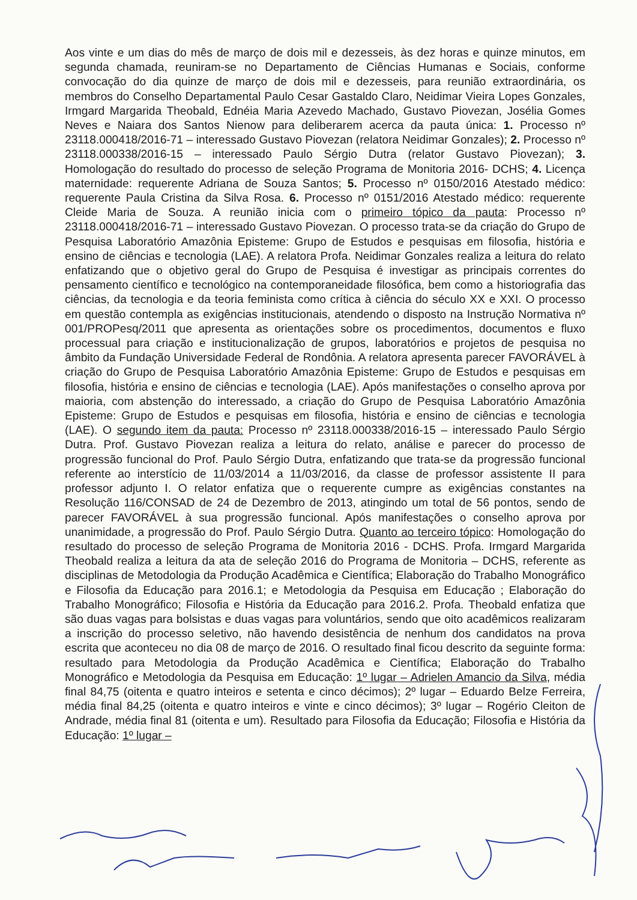Aos vinte e um dias do mês de março de dois mil e dezesseis, às dez horas e quinze minutos, em segunda chamada, reuniram-se no Departamento de Ciências Humanas e Sociais, conforme convocação do dia quinze de março de dois mil e dezesseis, para reunião extraordinária, os membros do Conselho Departamental Paulo Cesar Gastaldo Claro, Neidimar Vieira Lopes Gonzales, Irmgard Margarida Theobald, Ednéia Maria Azevedo Machado, Gustavo Piovezan, Josélia Gomes Neves e Naiara dos Santos Nienow para deliberarem acerca da pauta única: 1. Processo nº 23118.000418/2016-71 – interessado Gustavo Piovezan (relatora Neidimar Gonzales); 2. Processo nº 23118.000338/2016-15 – interessado Paulo Sérgio Dutra (relator Gustavo Piovezan); 3. Homologação do resultado do processo de seleção Programa de Monitoria 2016- DCHS; 4. Licença maternidade: requerente Adriana de Souza Santos; 5. Processo nº 0150/2016 Atestado médico: requerente Paula Cristina da Silva Rosa. 6. Processo nº 0151/2016 Atestado médico: requerente Cleide Maria de Souza. A reunião inicia com o primeiro tópico da pauta: Processo nº 23118.000418/2016-71 – interessado Gustavo Piovezan. O processo trata-se da criação do Grupo de Pesquisa Laboratório Amazônia Episteme: Grupo de Estudos e pesquisas em filosofia, história e ensino de ciências e tecnologia (LAE). A relatora Profa. Neidimar Gonzales realiza a leitura do relato enfatizando que o objetivo geral do Grupo de Pesquisa é investigar as principais correntes do pensamento científico e tecnológico na contemporaneidade filosófica, bem como a historiografia das ciências, da tecnologia e da teoria feminista como crítica à ciência do século XX e XXI. O processo em questão contempla as exigências institucionais, atendendo o disposto na Instrução Normativa nº 001/PROPesq/2011 que apresenta as orientações sobre os procedimentos, documentos e fluxo processual para criação e institucionalização de grupos, laboratórios e projetos de pesquisa no âmbito da Fundação Universidade Federal de Rondônia. A relatora apresenta parecer FAVORÁVEL à criação do Grupo de Pesquisa Laboratório Amazônia Episteme: Grupo de Estudos e pesquisas em filosofia, história e ensino de ciências e tecnologia (LAE). Após manifestações o conselho aprova por maioria, com abstenção do interessado, a criação do Grupo de Pesquisa Laboratório Amazônia Episteme: Grupo de Estudos e pesquisas em filosofia, história e ensino de ciências e tecnologia (LAE). O segundo item da pauta: Processo nº 23118.000338/2016-15 – interessado Paulo Sérgio Dutra. Prof. Gustavo Piovezan realiza a leitura do relato, análise e parecer do processo de progressão funcional do Prof. Paulo Sérgio Dutra, enfatizando que trata-se da progressão funcional referente ao interstício de 11/03/2014 a 11/03/2016, da classe de professor assistente II para professor adjunto I. O relator enfatiza que o requerente cumpre as exigências constantes na Resolução 116/CONSAD de 24 de Dezembro de 2013, atingindo um total de 56 pontos, sendo de parecer FAVORÁVEL à sua progressão funcional. Após manifestações o conselho aprova por unanimidade, a progressão do Prof. Paulo Sérgio Dutra. Quanto ao terceiro tópico: Homologação do resultado do processo de seleção Programa de Monitoria 2016 - DCHS. Profa. Irmgard Margarida Theobald realiza a leitura da ata de seleção 2016 do Programa de Monitoria – DCHS, referente as disciplinas de Metodologia da Produção Acadêmica e Científica; Elaboração do Trabalho Monográfico e Filosofia da Educação para 2016.1; e Metodologia da Pesquisa em Educação ; Elaboração do Trabalho Monográfico; Filosofia e História da Educação para 2016.2. Profa. Theobald enfatiza que são duas vagas para bolsistas e duas vagas para voluntários, sendo que oito acadêmicos realizaram a inscrição do processo seletivo, não havendo desistência de nenhum dos candidatos na prova escrita que aconteceu no dia 08 de março de 2016. O resultado final ficou descrito da seguinte forma: resultado para Metodologia da Produção Acadêmica e Científica; Elaboração do Trabalho Monográfico e Metodologia da Pesquisa em Educação: 1º lugar – Adrielen Amancio da Silva, média final 84,75 (oitenta e quatro inteiros e setenta e cinco décimos); 2º lugar – Eduardo Belze Ferreira, média final 84,25 (oitenta e quatro inteiros e vinte e cinco décimos); 3º lugar – Rogério Cleiton de Andrade, média final 81 (oitenta e um). Resultado para Filosofia da Educação; Filosofia e História da Educação: 1º lugar –